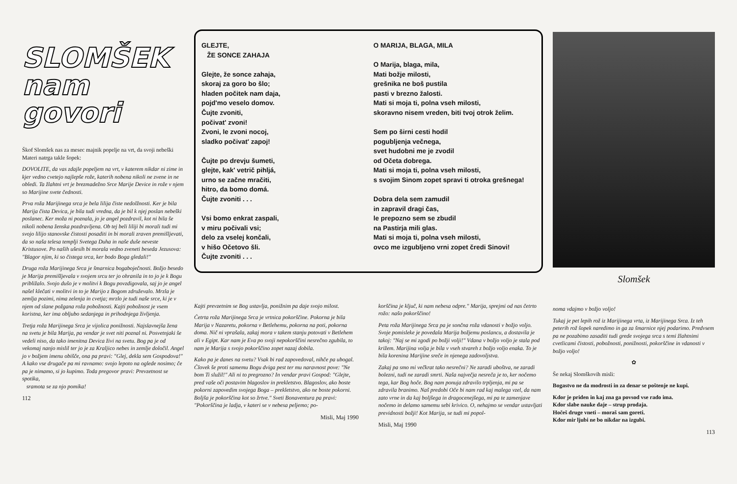SLOMŠEK
nam govori
Škof Slomšek nas za mesec majnik popelje na vrt, da svoji nebeški Materi natrga takle šopek:
DOVOLITE, da vas zdajle popeljem na vrt, v katerem nikdar ni zime in kjer vedno cvetejo najlepše rože, katerih nobena nikoli ne zvene in ne obledi. Ta žlahtni vrt je brezmadežno Srce Marije Device in rože v njem so Marijine svete čednosti.
Prva roža Marijinega srca je bela lilija čiste nedolžnosti. Ker je bila Marija čista Devica, je bila tudi vredna, da je bil k njej poslan nebeški poslanec. Ker moža ni poznala, jo je angel pozdravil, kot ni bila še nikoli nobena ženska pozdravljena. Ob tej beli liliji bi morali tudi mi svojo lilijo stanovske čistosti posaditi in bi morali zraven premišljevati, da so naša telesa templji Svetega Duha in naše duše neveste Kristusove. Po naših ušesih bi morala vedno zveneti beseda Jezusova: "Blagor njim, ki so čistega srca, ker bodo Boga gledali!"
Druga roža Marijinega Srca je šmarnica bogaboječnosti. Božjo besedo je Marija premišljevala v svojem srcu ter jo ohranila in to jo je k Bogu približalo. Svojo dušo je v molitvi k Bogu povzdigovala, saj jo je angel našel klečati v molitvi in to je Marijo z Bogom združevalo. Mrzla je zemlja pozimi, nima zelenja in cvetja; mrzlo je tudi naše srce, ki je v njem od slane požgana roža pobožnosti. Kajti pobožnost je vsem koristna, ker ima obljubo sedanjega in prihodnjega življenja.
Tretja roža Marijinega Srca je vijolica ponižnosti. Najslavnejša žena na svetu je bila Marija, pa vendar je svet niti poznal ni. Posvetnjaki še vedeli niso, da tako imenitna Devica živi na svetu. Bog pa je od vekomaj nanjo mislil ter jo je za Kraljico nebes in zemlje določil. Angel jo v božjem imenu obišče, ona pa pravi: "Glej, dekla sem Gospodova!" A kako vse drugače pa mi ravnamo: svojo lepoto na oglede nosimo; če pa je nimamo, si jo kupimo. Toda pregovor pravi: Prevzetnost se spotika,
sramota se za njo pomika!
112
GLEJTE,
ŽE SONCE ZAHAJA
Glejte, že sonce zahaja,
skoraj za goro bo šlo;
hladen počitek nam daja,
pojd'mo veselo domov.
Čujte zvoniti,
počivat' zvoni!
Zvoni, le zvoni nocoj,
sladko počivat' zapoj!
Čujte po drevju šumeti,
glejte, kak' vetrič pihljá,
urno se začne mračiti,
hitro, da bomo domá.
Čujte zvoniti . . .
Vsi bomo enkrat zaspali,
v miru počivali vsi;
delo za vselej končali,
v hišo Očetovo šli.
Čujte zvoniti . . .
O MARIJA, BLAGA, MILA
O Marija, blaga, mila,
Mati božje milosti,
grešnika ne boš pustila
pasti v brezno žalosti.
Mati si moja ti, polna vseh milosti,
skoravno nisem vreden, biti tvoj otrok želim.
Sem po širni cesti hodil
pogubljenja večnega,
svet hudobni me je zvodil
od Očeta dobrega.
Mati si moja ti, polna vseh milosti,
s svojim Sinom zopet spravi ti otroka grešnega!
Dobra dela sem zamudil
in zapravil dragi čas,
le prepozno sem se zbudil
na Pastirja mili glas.
Mati si moja ti, polna vseh milosti,
ovco me izgubljeno vrni zopet čredi Sinovi!
Kajti prevzetnim se Bog ustavlja, ponižnim pa daje svojo milost.
Četrta roža Marijinega Srca je vrtnica pokorščine. Pokorna je bila Marija v Nazaretu, pokorna v Betlehemu, pokorna na poti, pokorna doma. Nič ni vprašala, zakaj mora v takem stanju potovati v Betlehem ali v Egipt. Kar nam je Eva po svoji nepokorščini nesrečno zgubila, to nam je Marija s svojo pokorščino zopet nazaj dobila.
Kako pa je danes na svetu? Vsak bi rad zapovedoval, nihče pa ubogal. Človek še proti samemu Bogu dviga pest ter mu naravnost pove: "Ne bom Ti služil!" Ali ni to pregrozno? In vendar pravi Gospod: "Glejte, pred vaše oči postavim blagoslov in prekletstvo. Blagoslov, ako boste pokorni zapovedim svojega Boga – prekletstvo, ako ne boste pokorni. Boljša je pokorščina kot so žrtve." Sveti Bonaventura pa pravi: "Pokorščina je ladja, v kateri se v nebesa peljemo; po-
Misli, Maj 1990
korščina je ključ, ki nam nebesa odpre." Marija, sprejmi od nas četrto rožo: našo pokorščino!
Peta roža Marijinega Srca pa je sončna roža vdanosti v božjo voljo. Svoje pomisleke je povedala Marija božjemu poslancu, a dostavila je takoj: "Naj se mi zgodi po božji volji!" Vdana v božjo voljo je stala pod križem. Marijina volja je bila v vseh stvareh z božjo voljo enaka. To je bila korenina Marijine sreče in njenega zadovoljstva.
Zakaj pa smo mi večkrat tako nesrečni? Ne zaradi uboštva, ne zaradi bolezni, tudi ne zaradi smrti. Naša največja nesreča je to, ker nočemo tega, kar Bog hoče. Bog nam ponuja zdravilo trpljenja, mi pa se zdravila branimo. Naš predobi Oče bi nam rad kaj malega vzel, da nam zato vrne in da kaj boljšega in dragocenejšega, mi pa te zamenjave nočemo in delamo samemu sebi krivico. O, nehajmo se vendar ustavljati previdnosti božji! Kot Marija, se tudi mi popol-
Misli, Maj 1990
Slomšek
noma vdajmo v božjo voljo!
Tukaj je pet lepih rož iz Marijinega vrta, iz Marijinega Srca. Iz teh peterih rož šopek naredimo in ga za šmarnice njej podarimo. Predvsem pa ne pozabimo zasaditi tudi grede svojega srca s temi žlahtnimi cvetlicami čistosti, pobožnosti, ponižnosti, pokorščine in vdanosti v božjo voljo!
✿
Še nekaj Slomškovih misli:
Bogastvo ne da modrosti in za denar se poštenje ne kupi.
Kdor je priden in kaj zna ga povsod vse rado ima.
Kdor slabe nauke daje – strup prodaja.
Hočeš druge vneti – moraš sam goreti.
Kdor mir ljubi ne bo nikdar na izgubi.
113